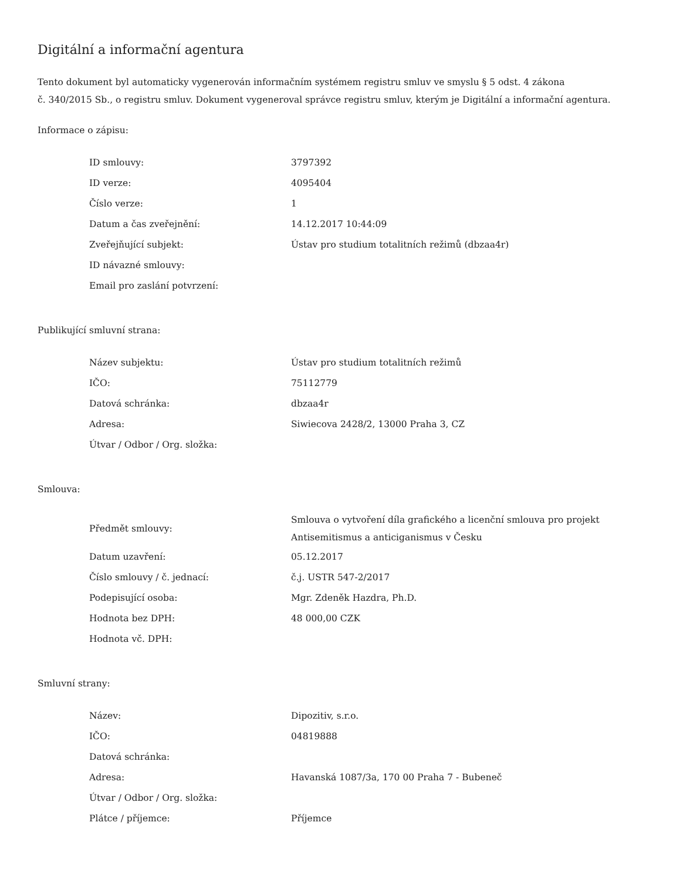Digitální a informační agentura
Tento dokument byl automaticky vygenerován informačním systémem registru smluv ve smyslu § 5 odst. 4 zákona
č. 340/2015 Sb., o registru smluv. Dokument vygeneroval správce registru smluv, kterým je Digitální a informační agentura.
Informace o zápisu:
| ID smlouvy: | 3797392 |
| ID verze: | 4095404 |
| Číslo verze: | 1 |
| Datum a čas zveřejnění: | 14.12.2017 10:44:09 |
| Zveřejňující subjekt: | Ústav pro studium totalitních režimů (dbzaa4r) |
| ID návazné smlouvy: | |
| Email pro zaslání potvrzení: | |
Publikující smluvní strana:
| Název subjektu: | Ústav pro studium totalitních režimů |
| IČO: | 75112779 |
| Datová schránka: | dbzaa4r |
| Adresa: | Siwiecova 2428/2, 13000 Praha 3, CZ |
| Útvar / Odbor / Org. složka: | |
Smlouva:
| Předmět smlouvy: | Smlouva o vytvoření díla grafického a licenční smlouva pro projekt Antisemitismus a anticiganismus v Česku |
| Datum uzavření: | 05.12.2017 |
| Číslo smlouvy / č. jednací: | č.j. USTR 547-2/2017 |
| Podepisující osoba: | Mgr. Zdeněk Hazdra, Ph.D. |
| Hodnota bez DPH: | 48 000,00 CZK |
| Hodnota vč. DPH: | |
Smluvní strany:
| Název: | Dipozitiv, s.r.o. |
| IČO: | 04819888 |
| Datová schránka: | |
| Adresa: | Havanská 1087/3a, 170 00 Praha 7 - Bubeneč |
| Útvar / Odbor / Org. složka: | |
| Plátce / příjemce: | Příjemce |